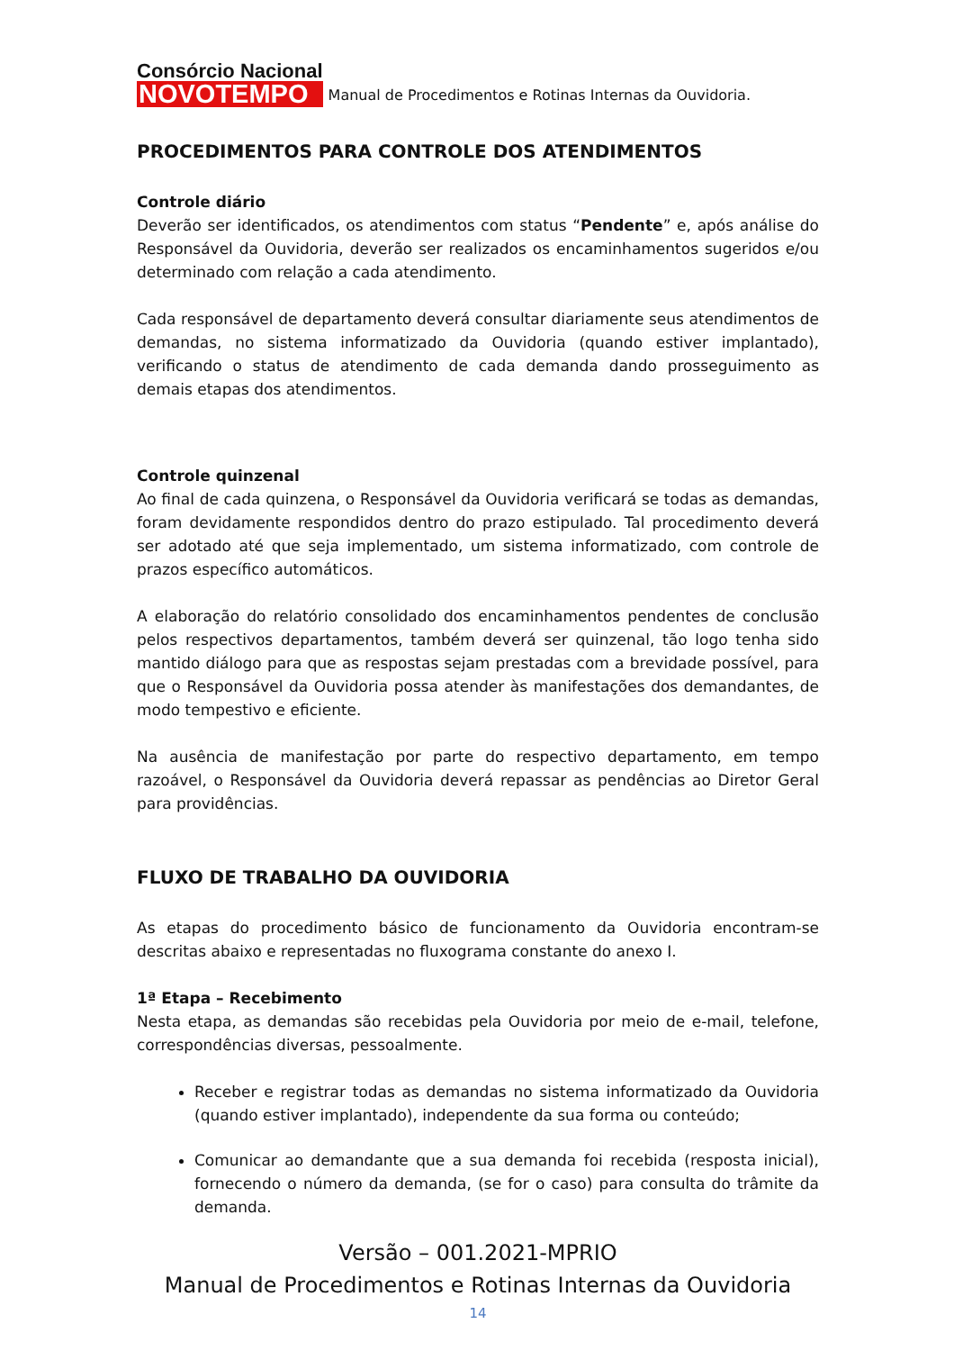Consórcio Nacional
NOVOTEMPO
Manual de Procedimentos e Rotinas Internas da Ouvidoria.
PROCEDIMENTOS PARA CONTROLE DOS ATENDIMENTOS
Controle diário
Deverão ser identificados, os atendimentos com status “Pendente” e, após análise do Responsável da Ouvidoria, deverão ser realizados os encaminhamentos sugeridos e/ou determinado com relação a cada atendimento.
Cada responsável de departamento deverá consultar diariamente seus atendimentos de demandas, no sistema informatizado da Ouvidoria (quando estiver implantado), verificando o status de atendimento de cada demanda dando prosseguimento as demais etapas dos atendimentos.
Controle quinzenal
Ao final de cada quinzena, o Responsável da Ouvidoria verificará se todas as demandas, foram devidamente respondidos dentro do prazo estipulado. Tal procedimento deverá ser adotado até que seja implementado, um sistema informatizado, com controle de prazos específico automáticos.
A elaboração do relatório consolidado dos encaminhamentos pendentes de conclusão pelos respectivos departamentos, também deverá ser quinzenal, tão logo tenha sido mantido diálogo para que as respostas sejam prestadas com a brevidade possível, para que o Responsável da Ouvidoria possa atender às manifestações dos demandantes, de modo tempestivo e eficiente.
Na ausência de manifestação por parte do respectivo departamento, em tempo razoável, o Responsável da Ouvidoria deverá repassar as pendências ao Diretor Geral para providências.
FLUXO DE TRABALHO DA OUVIDORIA
As etapas do procedimento básico de funcionamento da Ouvidoria encontram-se descritas abaixo e representadas no fluxograma constante do anexo I.
1ª Etapa – Recebimento
Nesta etapa, as demandas são recebidas pela Ouvidoria por meio de e-mail, telefone, correspondências diversas, pessoalmente.
Receber e registrar todas as demandas no sistema informatizado da Ouvidoria (quando estiver implantado), independente da sua forma ou conteúdo;
Comunicar ao demandante que a sua demanda foi recebida (resposta inicial), fornecendo o número da demanda, (se for o caso) para consulta do trâmite da demanda.
Versão – 001.2021-MPRIO
Manual de Procedimentos e Rotinas Internas da Ouvidoria
14